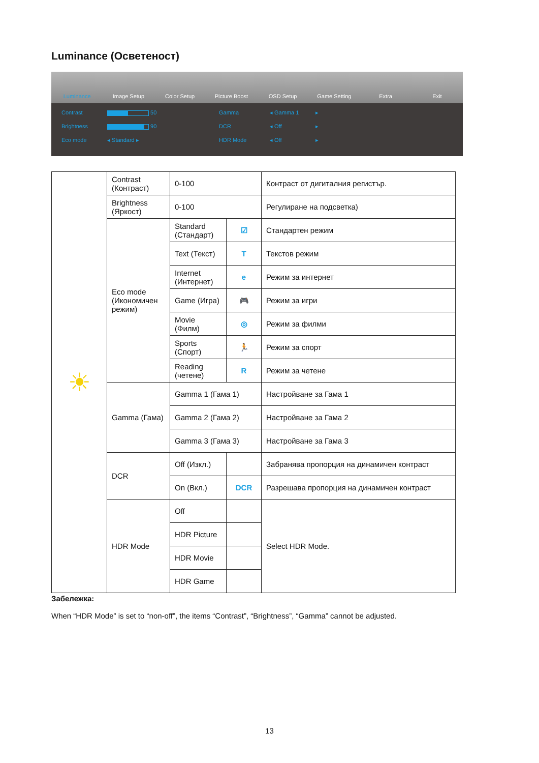Luminance (Осветеност)
Luminance Image Setup Color Setup Picture Boost OSD Setup Game Setting Extra Exit
Contrast 50 Gamma ◂ Gamma 1 ▸ Brightness 90 DCR ◂ Off ▸ Eco mode ◂ Standard ▸ HDR Mode ◂ Off ▸
| ☀ | Contrast (Контраст) | 0-100 | | Контраст от дигиталния регистър. |
| | Brightness (Яркост) | 0-100 | | Регулиране на подсветка) |
| | Eco mode (Икономичен режим) | Standard (Стандарт) | ☑ | Стандартен режим |
| | | Text (Текст) | T | Текстов режим |
| | | Internet (Интернет) | e | Режим за интернет |
| | | Game (Игра) | 🎮 | Режим за игри |
| | | Movie (Филм) | ◎ | Режим за филми |
| | | Sports (Спорт) | 🏃 | Режим за спорт |
| | | Reading (четене) | R | Режим за четене |
| | Gamma (Гама) | Gamma 1 (Гама 1) | | Настройване за Гама 1 |
| | | Gamma 2 (Гама 2) | | Настройване за Гама 2 |
| | | Gamma 3 (Гама 3) | | Настройване за Гама 3 |
| | DCR | Off (Изкл.) | | Забранява пропорция на динамичен контраст |
| | | On (Вкл.) | DCR | Разрешава пропорция на динамичен контраст |
| | HDR Mode | Off | | Select HDR Mode. |
| | | HDR Picture | | |
| | | HDR Movie | | |
| | | HDR Game | | |
Забележка:
When “HDR Mode” is set to “non-off”, the items “Contrast”, “Brightness”, “Gamma” cannot be adjusted.
13